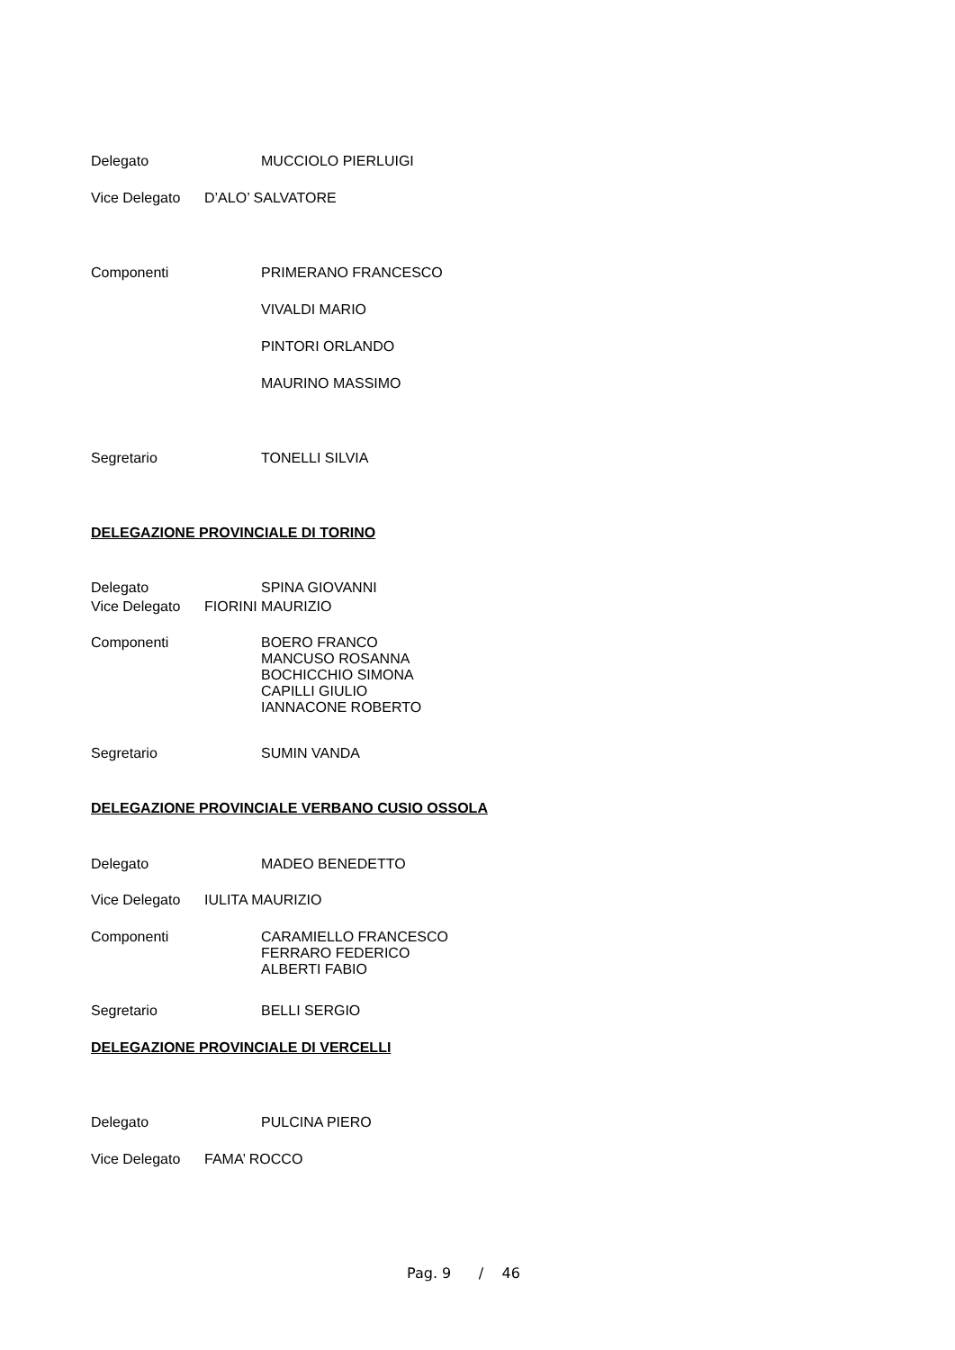Delegato
MUCCIOLO PIERLUIGI
Vice Delegato
D’ALO’ SALVATORE
Componenti
PRIMERANO FRANCESCO
VIVALDI MARIO
PINTORI ORLANDO
MAURINO MASSIMO
Segretario
TONELLI SILVIA
DELEGAZIONE PROVINCIALE DI TORINO
Delegato
SPINA GIOVANNI
Vice Delegato
FIORINI MAURIZIO
Componenti
BOERO FRANCO
MANCUSO ROSANNA
BOCHICCHIO SIMONA
CAPILLI GIULIO
IANNACONE ROBERTO
Segretario
SUMIN VANDA
DELEGAZIONE PROVINCIALE VERBANO CUSIO OSSOLA
Delegato
MADEO BENEDETTO
Vice Delegato
IULITA MAURIZIO
Componenti
CARAMIELLO FRANCESCO
FERRARO FEDERICO
ALBERTI FABIO
Segretario
BELLI SERGIO
DELEGAZIONE PROVINCIALE DI VERCELLI
Delegato
PULCINA PIERO
Vice Delegato
FAMA’ ROCCO
Pag. 9 / 46